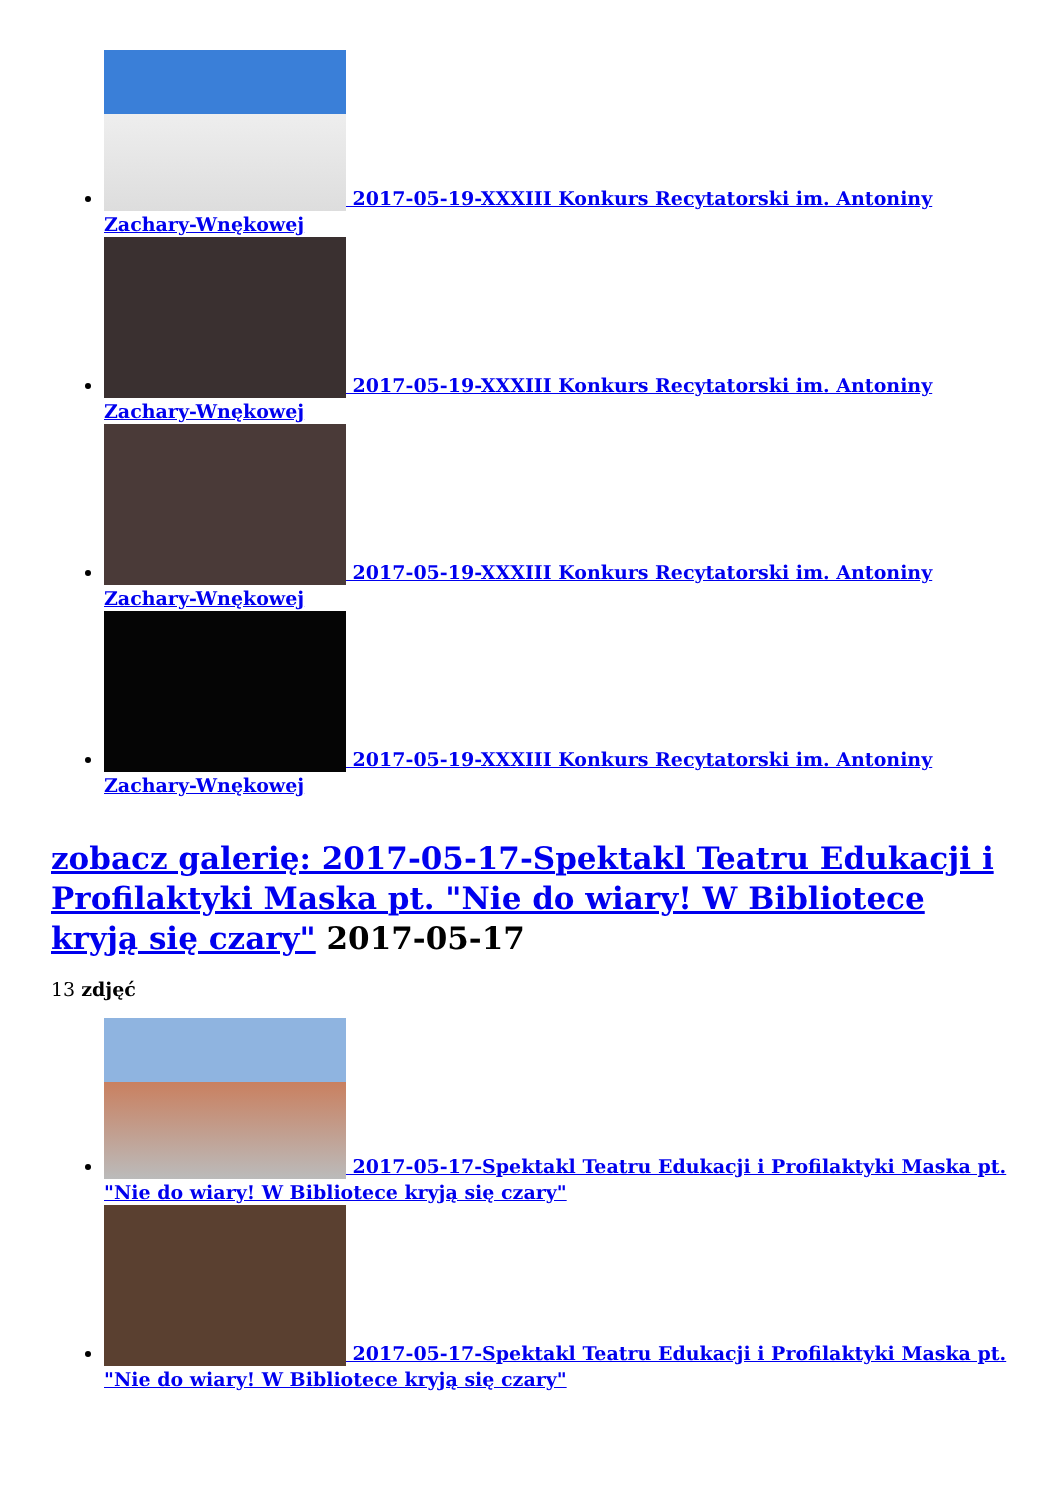2017-05-19-XXXIII Konkurs Recytatorski im. Antoniny Zachary-Wnękowej
2017-05-19-XXXIII Konkurs Recytatorski im. Antoniny Zachary-Wnękowej
2017-05-19-XXXIII Konkurs Recytatorski im. Antoniny Zachary-Wnękowej
2017-05-19-XXXIII Konkurs Recytatorski im. Antoniny Zachary-Wnękowej
zobacz galerię: 2017-05-17-Spektakl Teatru Edukacji i Profilaktyki Maska pt. "Nie do wiary! W Bibliotece kryją się czary" 2017-05-17
13 zdjęć
2017-05-17-Spektakl Teatru Edukacji i Profilaktyki Maska pt. "Nie do wiary! W Bibliotece kryją się czary"
2017-05-17-Spektakl Teatru Edukacji i Profilaktyki Maska pt. "Nie do wiary! W Bibliotece kryją się czary"